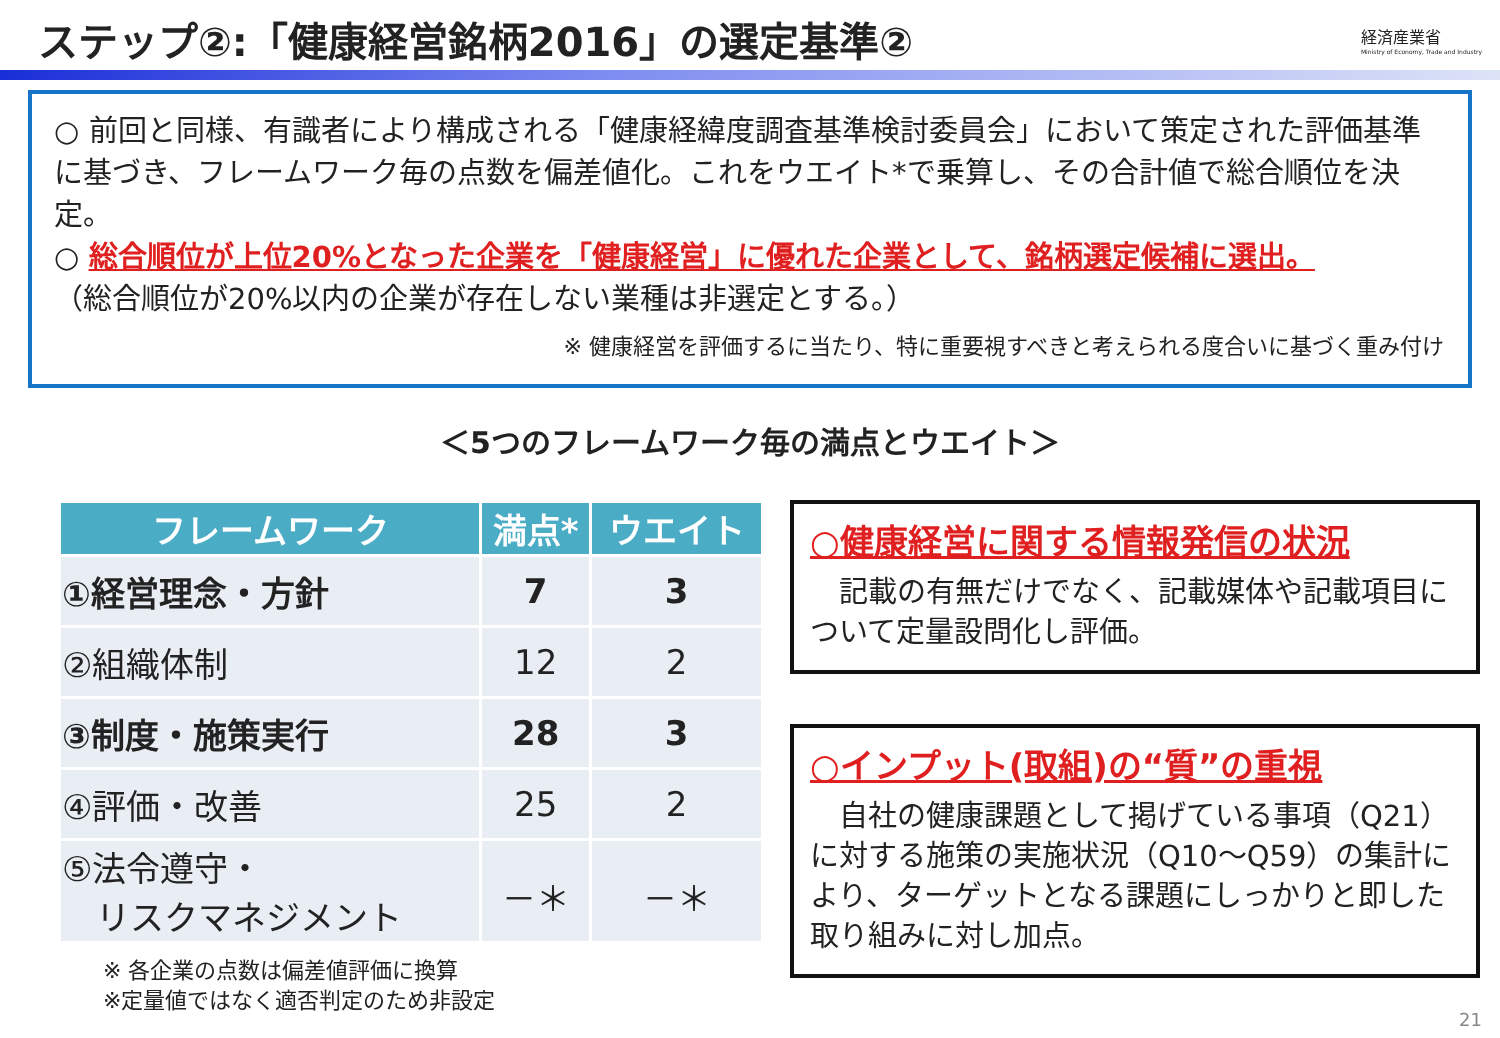ステップ②:「健康経営銘柄2016」の選定基準②
経済産業省
Ministry of Economy, Trade and Industry
○ 前回と同様、有識者により構成される「健康経緯度調査基準検討委員会」において策定された評価基準に基づき、フレームワーク毎の点数を偏差値化。これをウエイト*で乗算し、その合計値で総合順位を決定。
○ 総合順位が上位20%となった企業を「健康経営」に優れた企業として、銘柄選定候補に選出。
（総合順位が20%以内の企業が存在しない業種は非選定とする。）
※ 健康経営を評価するに当たり、特に重要視すべきと考えられる度合いに基づく重み付け
＜5つのフレームワーク毎の満点とウエイト＞
| フレームワーク | 満点* | ウエイト |
| --- | --- | --- |
| ①経営理念・方針 | 7 | 3 |
| ②組織体制 | 12 | 2 |
| ③制度・施策実行 | 28 | 3 |
| ④評価・改善 | 25 | 2 |
| ⑤法令遵守・ リスクマネジメント | －＊ | －＊ |
※ 各企業の点数は偏差値評価に換算
※定量値ではなく適否判定のため非設定
○健康経営に関する情報発信の状況
　記載の有無だけでなく、記載媒体や記載項目について定量設問化し評価。
○インプット(取組)の“質”の重視
　自社の健康課題として掲げている事項（Q21）に対する施策の実施状況（Q10～Q59）の集計により、ターゲットとなる課題にしっかりと即した取り組みに対し加点。
21